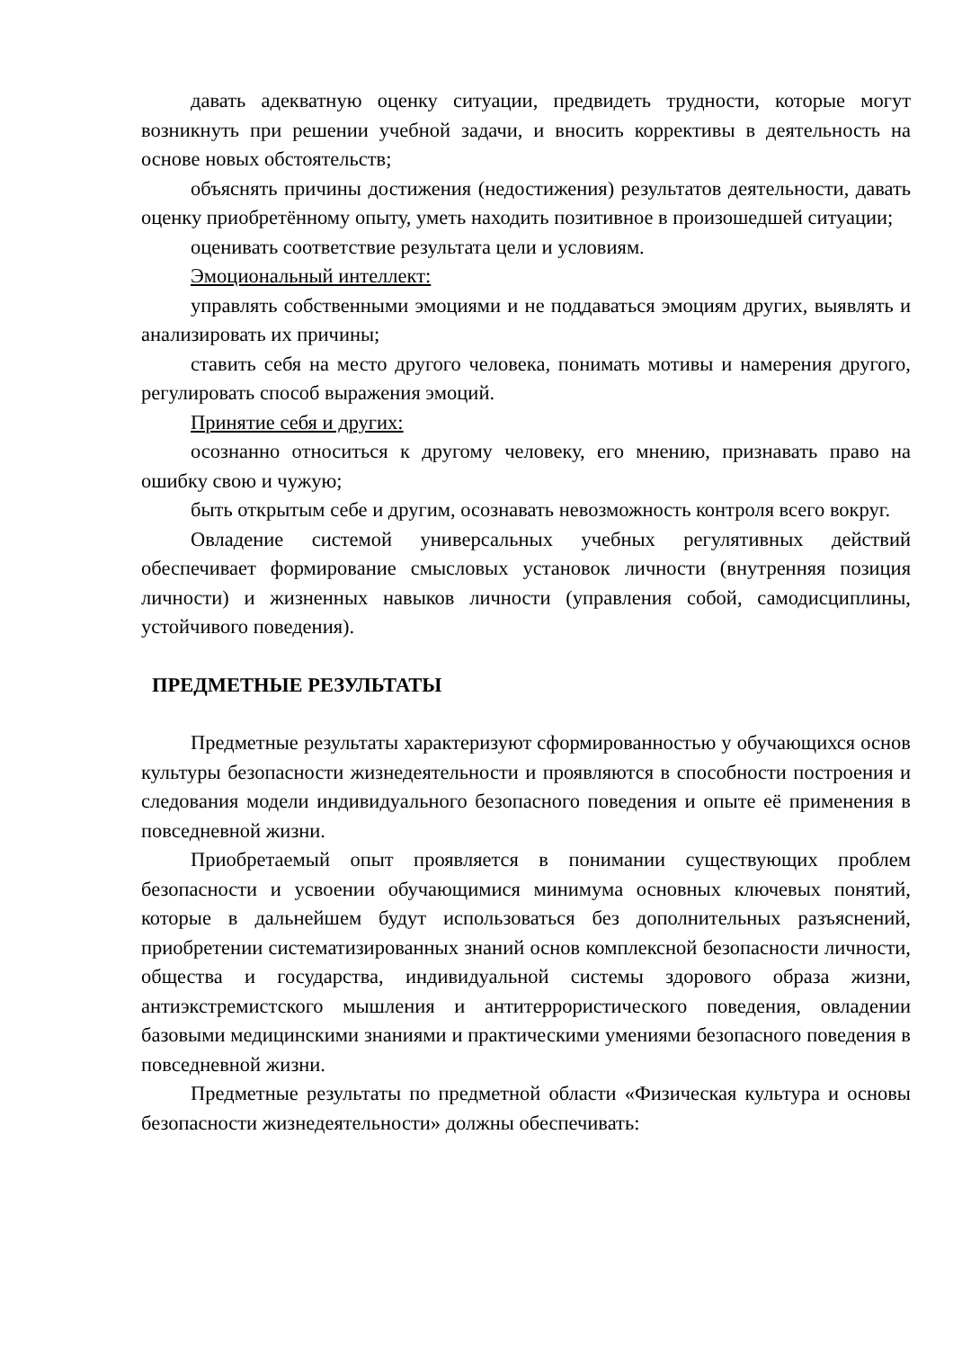давать адекватную оценку ситуации, предвидеть трудности, которые могут возникнуть при решении учебной задачи, и вносить коррективы в деятельность на основе новых обстоятельств;
объяснять причины достижения (недостижения) результатов деятельности, давать оценку приобретённому опыту, уметь находить позитивное в произошедшей ситуации;
оценивать соответствие результата цели и условиям.
Эмоциональный интеллект:
управлять собственными эмоциями и не поддаваться эмоциям других, выявлять и анализировать их причины;
ставить себя на место другого человека, понимать мотивы и намерения другого, регулировать способ выражения эмоций.
Принятие себя и других:
осознанно относиться к другому человеку, его мнению, признавать право на ошибку свою и чужую;
быть открытым себе и другим, осознавать невозможность контроля всего вокруг.
Овладение системой универсальных учебных регулятивных действий обеспечивает формирование смысловых установок личности (внутренняя позиция личности) и жизненных навыков личности (управления собой, самодисциплины, устойчивого поведения).
ПРЕДМЕТНЫЕ РЕЗУЛЬТАТЫ
Предметные результаты характеризуют сформированностью у обучающихся основ культуры безопасности жизнедеятельности и проявляются в способности построения и следования модели индивидуального безопасного поведения и опыте её применения в повседневной жизни.
Приобретаемый опыт проявляется в понимании существующих проблем безопасности и усвоении обучающимися минимума основных ключевых понятий, которые в дальнейшем будут использоваться без дополнительных разъяснений, приобретении систематизированных знаний основ комплексной безопасности личности, общества и государства, индивидуальной системы здорового образа жизни, антиэкстремистского мышления и антитеррористического поведения, овладении базовыми медицинскими знаниями и практическими умениями безопасного поведения в повседневной жизни.
Предметные результаты по предметной области «Физическая культура и основы безопасности жизнедеятельности» должны обеспечивать: